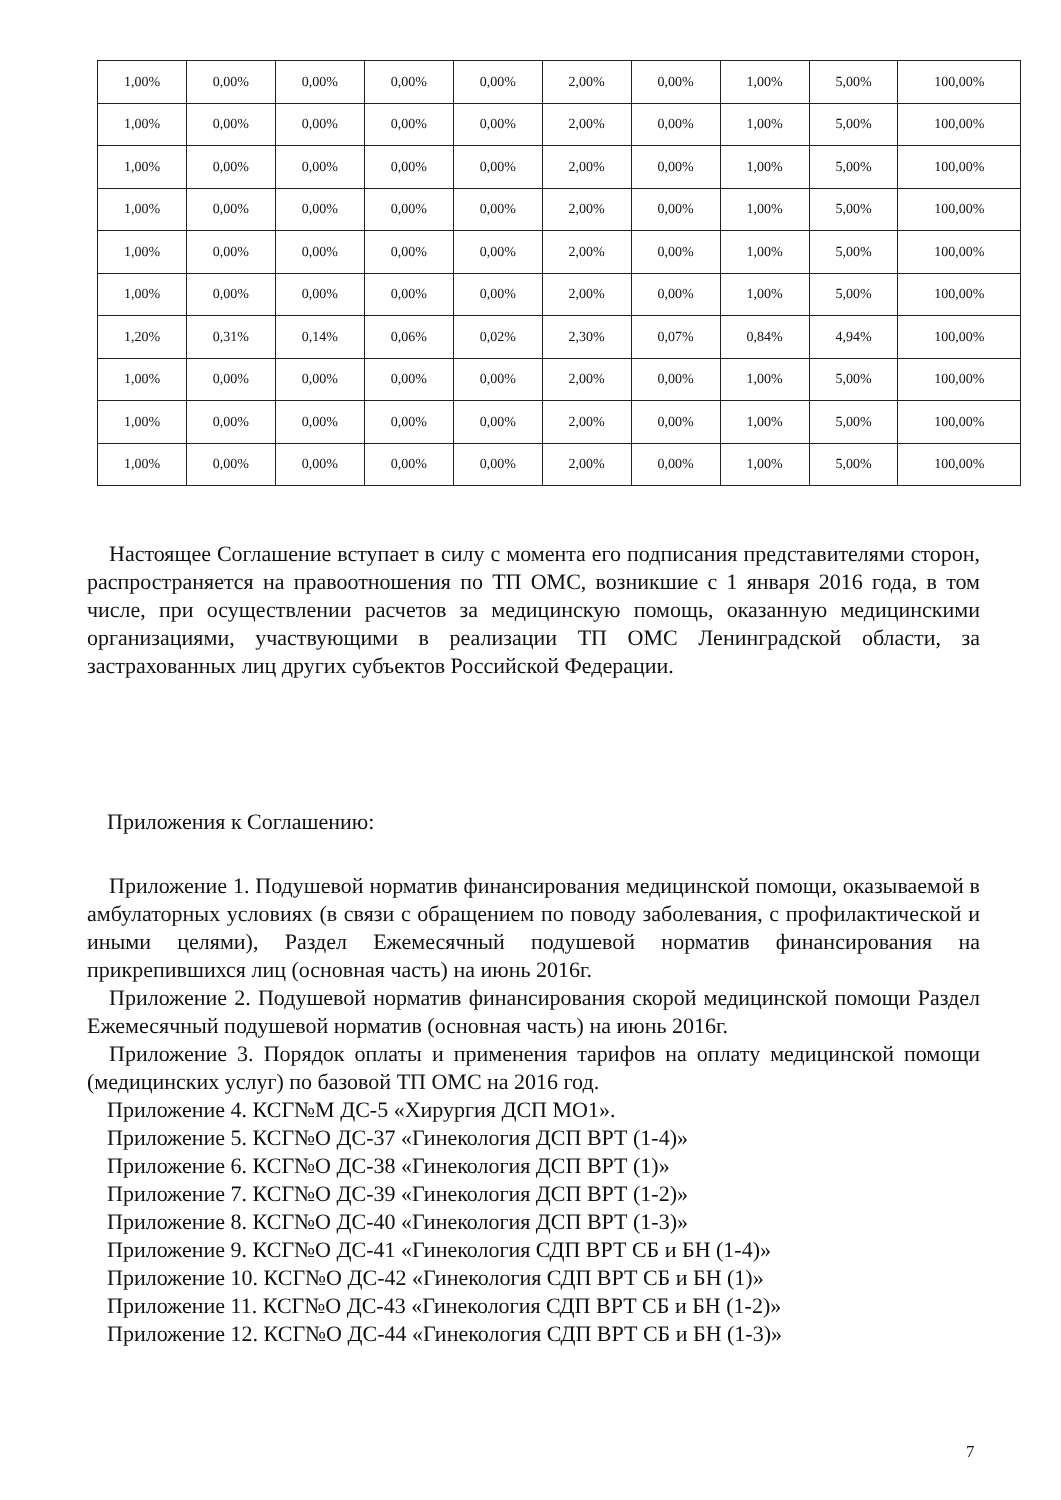| 1,00% | 0,00% | 0,00% | 0,00% | 0,00% | 2,00% | 0,00% | 1,00% | 5,00% | 100,00% |
| 1,00% | 0,00% | 0,00% | 0,00% | 0,00% | 2,00% | 0,00% | 1,00% | 5,00% | 100,00% |
| 1,00% | 0,00% | 0,00% | 0,00% | 0,00% | 2,00% | 0,00% | 1,00% | 5,00% | 100,00% |
| 1,00% | 0,00% | 0,00% | 0,00% | 0,00% | 2,00% | 0,00% | 1,00% | 5,00% | 100,00% |
| 1,00% | 0,00% | 0,00% | 0,00% | 0,00% | 2,00% | 0,00% | 1,00% | 5,00% | 100,00% |
| 1,00% | 0,00% | 0,00% | 0,00% | 0,00% | 2,00% | 0,00% | 1,00% | 5,00% | 100,00% |
| 1,20% | 0,31% | 0,14% | 0,06% | 0,02% | 2,30% | 0,07% | 0,84% | 4,94% | 100,00% |
| 1,00% | 0,00% | 0,00% | 0,00% | 0,00% | 2,00% | 0,00% | 1,00% | 5,00% | 100,00% |
| 1,00% | 0,00% | 0,00% | 0,00% | 0,00% | 2,00% | 0,00% | 1,00% | 5,00% | 100,00% |
| 1,00% | 0,00% | 0,00% | 0,00% | 0,00% | 2,00% | 0,00% | 1,00% | 5,00% | 100,00% |
Настоящее Соглашение вступает в силу с момента его подписания представителями сторон, распространяется на правоотношения по ТП ОМС, возникшие с 1 января 2016 года, в том числе, при осуществлении расчетов за медицинскую помощь, оказанную медицинскими организациями, участвующими в реализации ТП ОМС Ленинградской области, за застрахованных лиц других субъектов Российской Федерации.
Приложения к Соглашению:
Приложение 1. Подушевой норматив финансирования медицинской помощи, оказываемой в амбулаторных условиях (в связи с обращением по поводу заболевания, с профилактической и иными целями), Раздел Ежемесячный подушевой норматив финансирования на прикрепившихся лиц (основная часть) на июнь 2016г.
Приложение 2. Подушевой норматив финансирования скорой медицинской помощи Раздел Ежемесячный подушевой норматив (основная часть) на июнь 2016г.
Приложение 3. Порядок оплаты и применения тарифов на оплату медицинской помощи (медицинских услуг) по базовой ТП ОМС на 2016 год.
Приложение 4. КСГ№М ДС-5 «Хирургия ДСП МО1».
Приложение 5. КСГ№О ДС-37 «Гинекология ДСП ВРТ (1-4)»
Приложение 6. КСГ№О ДС-38 «Гинекология ДСП ВРТ (1)»
Приложение 7. КСГ№О ДС-39 «Гинекология ДСП ВРТ (1-2)»
Приложение 8. КСГ№О ДС-40 «Гинекология ДСП ВРТ (1-3)»
Приложение 9. КСГ№О ДС-41 «Гинекология СДП ВРТ СБ и БН (1-4)»
Приложение 10. КСГ№О ДС-42 «Гинекология СДП ВРТ СБ и БН (1)»
Приложение 11. КСГ№О ДС-43 «Гинекология СДП ВРТ СБ и БН (1-2)»
Приложение 12. КСГ№О ДС-44 «Гинекология СДП ВРТ СБ и БН (1-3)»
7